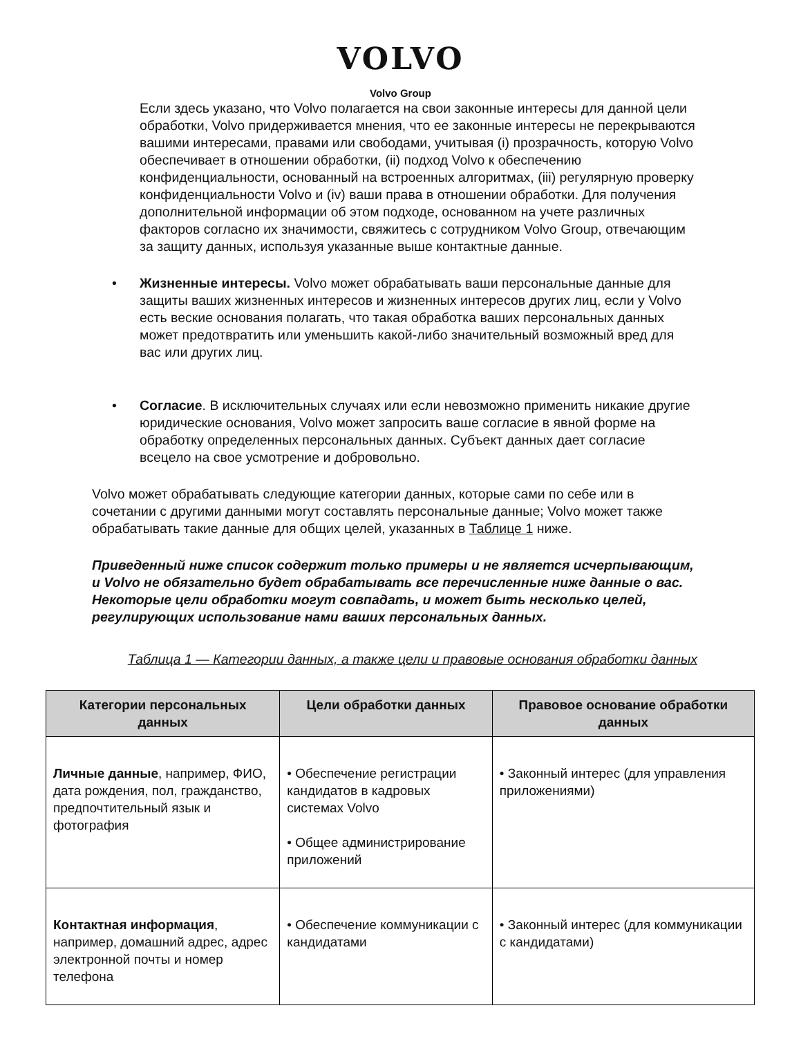VOLVO
Volvo Group
Если здесь указано, что Volvo полагается на свои законные интересы для данной цели обработки, Volvo придерживается мнения, что ее законные интересы не перекрываются вашими интересами, правами или свободами, учитывая (i) прозрачность, которую Volvo обеспечивает в отношении обработки, (ii) подход Volvo к обеспечению конфиденциальности, основанный на встроенных алгоритмах, (iii) регулярную проверку конфиденциальности Volvo и (iv) ваши права в отношении обработки. Для получения дополнительной информации об этом подходе, основанном на учете различных факторов согласно их значимости, свяжитесь с сотрудником Volvo Group, отвечающим за защиту данных, используя указанные выше контактные данные.
• Жизненные интересы. Volvo может обрабатывать ваши персональные данные для защиты ваших жизненных интересов и жизненных интересов других лиц, если у Volvo есть веские основания полагать, что такая обработка ваших персональных данных может предотвратить или уменьшить какой-либо значительный возможный вред для вас или других лиц.
• Согласие. В исключительных случаях или если невозможно применить никакие другие юридические основания, Volvo может запросить ваше согласие в явной форме на обработку определенных персональных данных. Субъект данных дает согласие всецело на свое усмотрение и добровольно.
Volvo может обрабатывать следующие категории данных, которые сами по себе или в сочетании с другими данными могут составлять персональные данные; Volvo может также обрабатывать такие данные для общих целей, указанных в Таблице 1 ниже.
Приведенный ниже список содержит только примеры и не является исчерпывающим, и Volvo не обязательно будет обрабатывать все перечисленные ниже данные о вас. Некоторые цели обработки могут совпадать, и может быть несколько целей, регулирующих использование нами ваших персональных данных.
Таблица 1 — Категории данных, а также цели и правовые основания обработки данных
| Категории персональных данных | Цели обработки данных | Правовое основание обработки данных |
| --- | --- | --- |
| Личные данные , например, ФИО, дата рождения, пол, гражданство, предпочтительный язык и фотография | • Обеспечение регистрации кандидатов в кадровых системах Volvo • Общее администрирование приложений | • Законный интерес (для управления приложениями) |
| Контактная информация , например, домашний адрес, адрес электронной почты и номер телефона | • Обеспечение коммуникации с кандидатами | • Законный интерес (для коммуникации с кандидатами) |